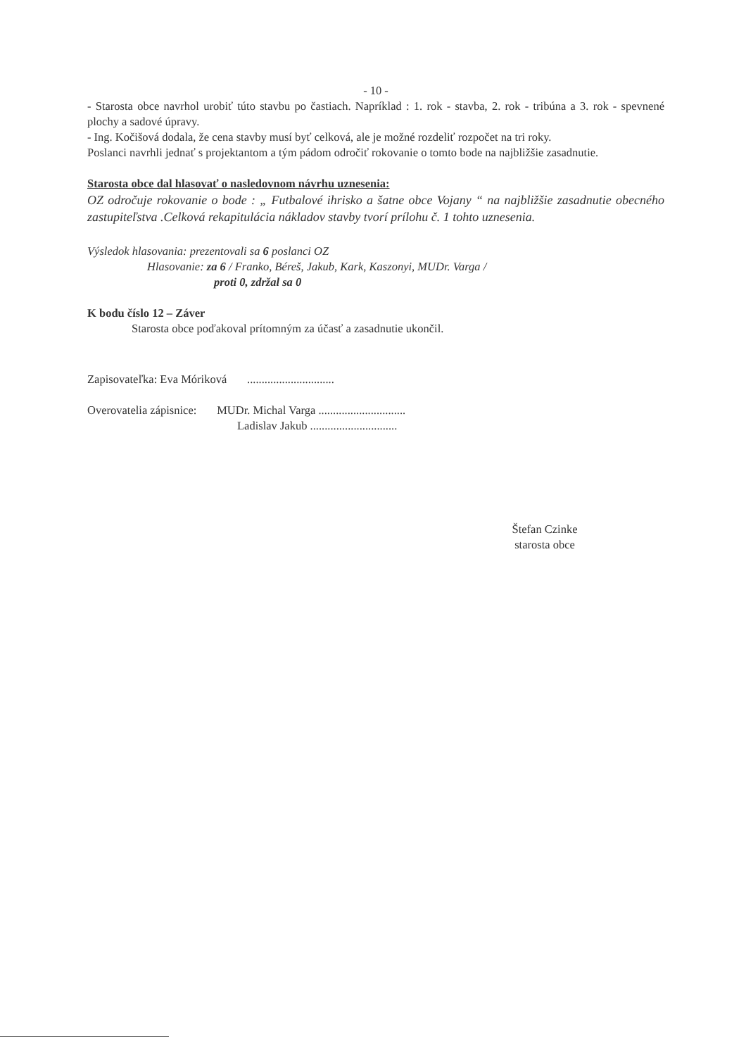- 10 -
- Starosta obce navrhol urobiť túto stavbu po častiach. Napríklad : 1. rok - stavba, 2. rok - tribúna a 3. rok - spevnené plochy a sadové úpravy.
- Ing. Kočišová dodala, že cena stavby musí byť celková, ale je možné rozdeliť rozpočet na tri roky.
Poslanci navrhli jednať s projektantom a tým pádom odročiť rokovanie o tomto bode na najbližšie zasadnutie.
Starosta obce dal hlasovať o nasledovnom návrhu uznesenia:
OZ odročuje rokovanie o bode : „ Futbalové ihrisko a šatne obce Vojany “ na najbližšie zasadnutie obecného zastupiteľstva .Celková rekapitulácia nákladov stavby tvorí prílohu č. 1 tohto uznesenia.
Výsledok hlasovania: prezentovali sa 6 poslanci OZ
Hlasovanie: za 6 / Franko, Béreš, Jakub, Kark, Kaszonyi, MUDr. Varga /
proti 0, zdržal sa 0
K bodu číslo 12 – Záver
Starosta obce poďakoval prítomným za účasť a zasadnutie ukončil.
Zapisovateľka: Eva Móriková ..............................
Overovatelia zápisnice: MUDr. Michal Varga ..............................
Ladislav Jakub ..............................
Štefan Czinke
starosta obce